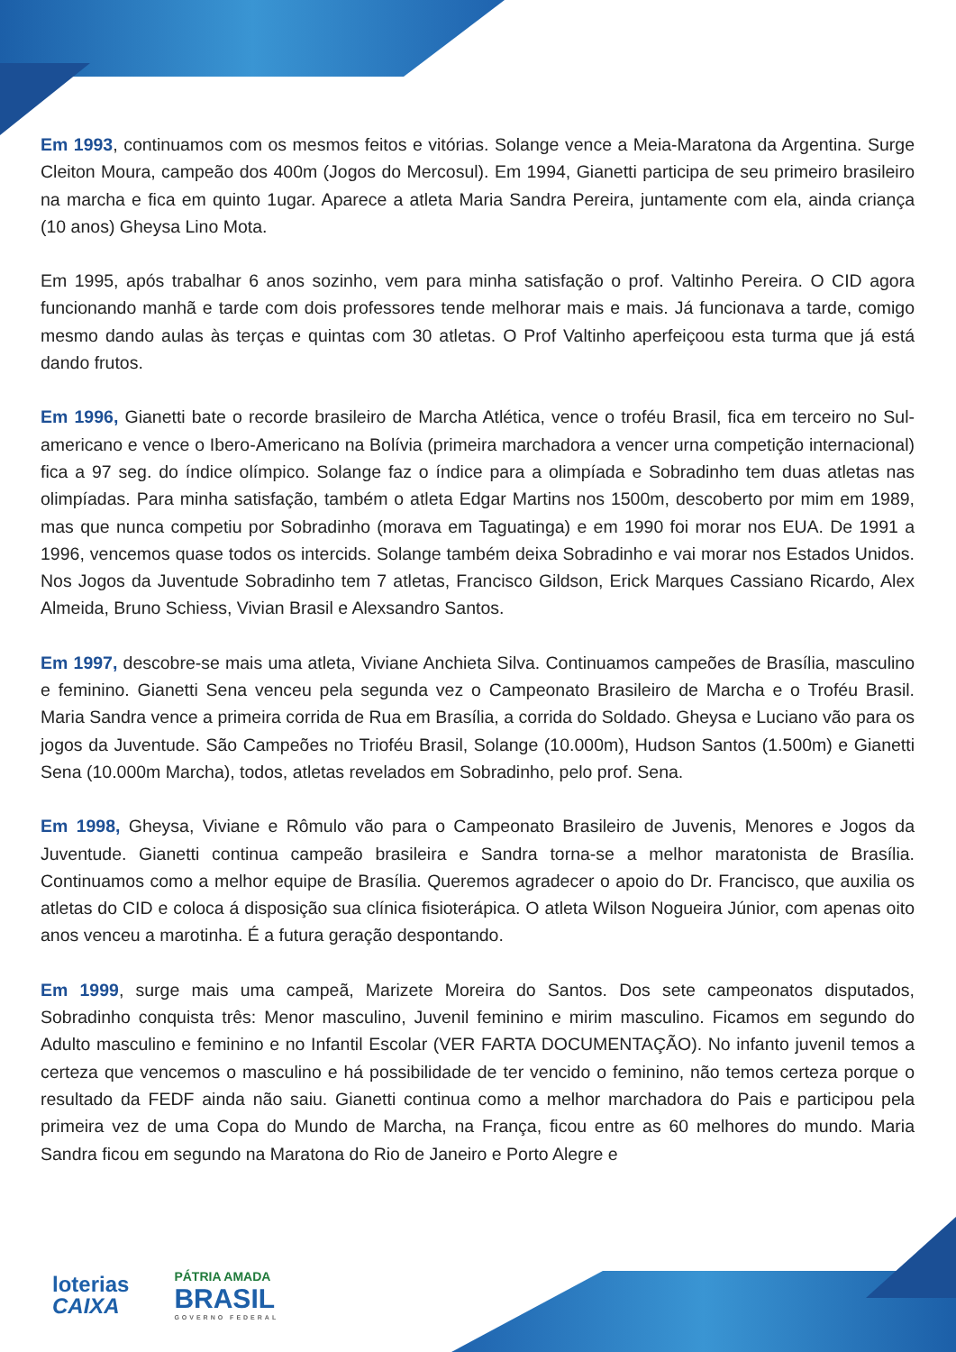Em 1993, continuamos com os mesmos feitos e vitórias. Solange vence a Meia-Maratona da Argentina. Surge Cleiton Moura, campeão dos 400m (Jogos do Mercosul). Em 1994, Gianetti participa de seu primeiro brasileiro na marcha e fica em quinto 1ugar. Aparece a atleta Maria Sandra Pereira, juntamente com ela, ainda criança (10 anos) Gheysa Lino Mota.
Em 1995, após trabalhar 6 anos sozinho, vem para minha satisfação o prof. Valtinho Pereira. O CID agora funcionando manhã e tarde com dois professores tende melhorar mais e mais. Já funcionava a tarde, comigo mesmo dando aulas às terças e quintas com 30 atletas. O Prof Valtinho aperfeiçoou esta turma que já está dando frutos.
Em 1996, Gianetti bate o recorde brasileiro de Marcha Atlética, vence o troféu Brasil, fica em terceiro no Sul-americano e vence o Ibero-Americano na Bolívia (primeira marchadora a vencer urna competição internacional) fica a 97 seg. do índice olímpico. Solange faz o índice para a olimpíada e Sobradinho tem duas atletas nas olimpíadas. Para minha satisfação, também o atleta Edgar Martins nos 1500m, descoberto por mim em 1989, mas que nunca competiu por Sobradinho (morava em Taguatinga) e em 1990 foi morar nos EUA. De 1991 a 1996, vencemos quase todos os intercids. Solange também deixa Sobradinho e vai morar nos Estados Unidos. Nos Jogos da Juventude Sobradinho tem 7 atletas, Francisco Gildson, Erick Marques Cassiano Ricardo, Alex Almeida, Bruno Schiess, Vivian Brasil e Alexsandro Santos.
Em 1997, descobre-se mais uma atleta, Viviane Anchieta Silva. Continuamos campeões de Brasília, masculino e feminino. Gianetti Sena venceu pela segunda vez o Campeonato Brasileiro de Marcha e o Troféu Brasil. Maria Sandra vence a primeira corrida de Rua em Brasília, a corrida do Soldado. Gheysa e Luciano vão para os jogos da Juventude. São Campeões no Trioféu Brasil, Solange (10.000m), Hudson Santos (1.500m) e Gianetti Sena (10.000m Marcha), todos, atletas revelados em Sobradinho, pelo prof. Sena.
Em 1998, Gheysa, Viviane e Rômulo vão para o Campeonato Brasileiro de Juvenis, Menores e Jogos da Juventude. Gianetti continua campeão brasileira e Sandra torna-se a melhor maratonista de Brasília. Continuamos como a melhor equipe de Brasília. Queremos agradecer o apoio do Dr. Francisco, que auxilia os atletas do CID e coloca á disposição sua clínica fisioterápica. O atleta Wilson Nogueira Júnior, com apenas oito anos venceu a marotinha. É a futura geração despontando.
Em 1999, surge mais uma campeã, Marizete Moreira do Santos. Dos sete campeonatos disputados, Sobradinho conquista três: Menor masculino, Juvenil feminino e mirim masculino. Ficamos em segundo do Adulto masculino e feminino e no Infantil Escolar (VER FARTA DOCUMENTAÇÃO). No infanto juvenil temos a certeza que vencemos o masculino e há possibilidade de ter vencido o feminino, não temos certeza porque o resultado da FEDF ainda não saiu. Gianetti continua como a melhor marchadora do Pais e participou pela primeira vez de uma Copa do Mundo de Marcha, na França, ficou entre as 60 melhores do mundo. Maria Sandra ficou em segundo na Maratona do Rio de Janeiro e Porto Alegre e
loterias
CAIXA
PÁTRIA AMADA
BRASIL
GOVERNO FEDERAL